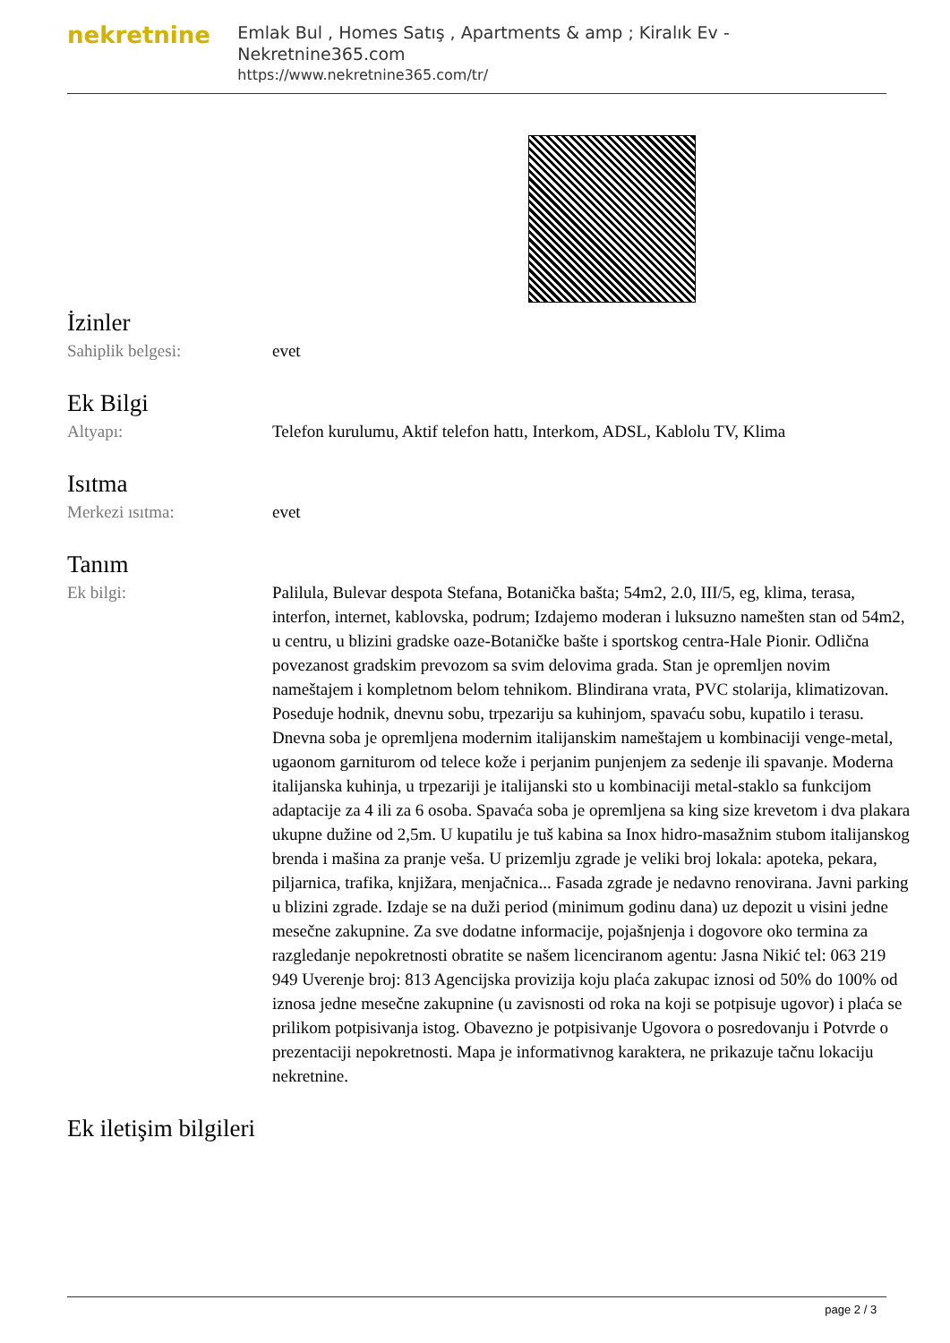nekretnine
Emlak Bul , Homes Satış , Apartments & amp ; Kiralık Ev - Nekretnine365.com
https://www.nekretnine365.com/tr/
İzinler
| Sahiplik belgesi: | evet |
Ek Bilgi
| Altyapı: | Telefon kurulumu, Aktif telefon hattı, Interkom, ADSL, Kablolu TV, Klima |
Isıtma
| Merkezi ısıtma: | evet |
Tanım
| Ek bilgi: | Palilula, Bulevar despota Stefana, Botanička bašta; 54m2, 2.0, III/5, eg, klima, terasa, interfon, internet, kablovska, podrum; Izdajemo moderan i luksuzno namešten stan od 54m2, u centru, u blizini gradske oaze-Botaničke bašte i sportskog centra-Hale Pionir. Odlična povezanost gradskim prevozom sa svim delovima grada. Stan je opremljen novim nameštajem i kompletnom belom tehnikom. Blindirana vrata, PVC stolarija, klimatizovan. Poseduje hodnik, dnevnu sobu, trpezariju sa kuhinjom, spavaću sobu, kupatilo i terasu. Dnevna soba je opremljena modernim italijanskim nameštajem u kombinaciji venge-metal, ugaonom garniturom od telece kože i perjanim punjenjem za sedenje ili spavanje. Moderna italijanska kuhinja, u trpezariji je italijanski sto u kombinaciji metal-staklo sa funkcijom adaptacije za 4 ili za 6 osoba. Spavaća soba je opremljena sa king size krevetom i dva plakara ukupne dužine od 2,5m. U kupatilu je tuš kabina sa Inox hidro-masažnim stubom italijanskog brenda i mašina za pranje veša. U prizemlju zgrade je veliki broj lokala: apoteka, pekara, piljarnica, trafika, knjižara, menjačnica... Fasada zgrade je nedavno renovirana. Javni parking u blizini zgrade. Izdaje se na duži period (minimum godinu dana) uz depozit u visini jedne mesečne zakupnine. Za sve dodatne informacije, pojašnjenja i dogovore oko termina za razgledanje nepokretnosti obratite se našem licenciranom agentu: Jasna Nikić tel: 063 219 949 Uverenje broj: 813 Agencijska provizija koju plaća zakupac iznosi od 50% do 100% od iznosa jedne mesečne zakupnine (u zavisnosti od roka na koji se potpisuje ugovor) i plaća se prilikom potpisivanja istog. Obavezno je potpisivanje Ugovora o posredovanju i Potvrde o prezentaciji nepokretnosti. Mapa je informativnog karaktera, ne prikazuje tačnu lokaciju nekretnine. |
Ek iletişim bilgileri
page 2 / 3